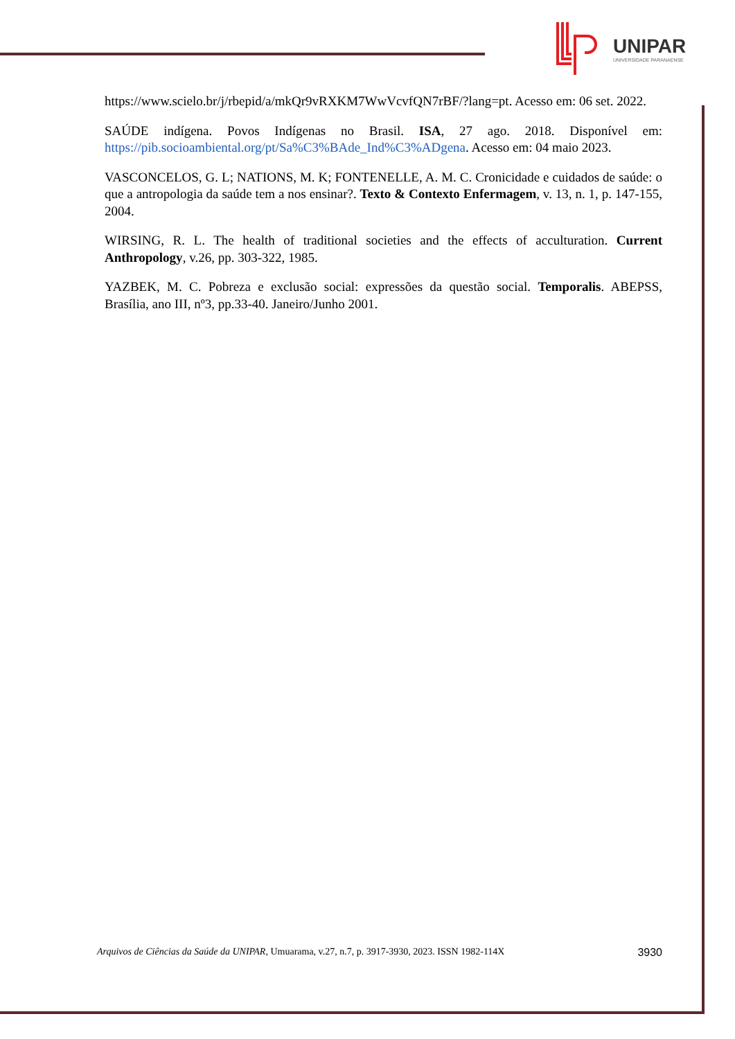UNIPAR
UNIVERSIDADE PARANAENSE
https://www.scielo.br/j/rbepid/a/mkQr9vRXKM7WwVcvfQN7rBF/?lang=pt. Acesso em: 06 set. 2022.
SAÚDE indígena. Povos Indígenas no Brasil. ISA, 27 ago. 2018. Disponível em: https://pib.socioambiental.org/pt/Sa%C3%BAde_Ind%C3%ADgena. Acesso em: 04 maio 2023.
VASCONCELOS, G. L; NATIONS, M. K; FONTENELLE, A. M. C. Cronicidade e cuidados de saúde: o que a antropologia da saúde tem a nos ensinar?. Texto & Contexto Enfermagem, v. 13, n. 1, p. 147-155, 2004.
WIRSING, R. L. The health of traditional societies and the effects of acculturation. Current Anthropology, v.26, pp. 303-322, 1985.
YAZBEK, M. C. Pobreza e exclusão social: expressões da questão social. Temporalis. ABEPSS, Brasília, ano III, nº3, pp.33-40. Janeiro/Junho 2001.
Arquivos de Ciências da Saúde da UNIPAR, Umuarama, v.27, n.7, p. 3917-3930, 2023. ISSN 1982-114X 3930